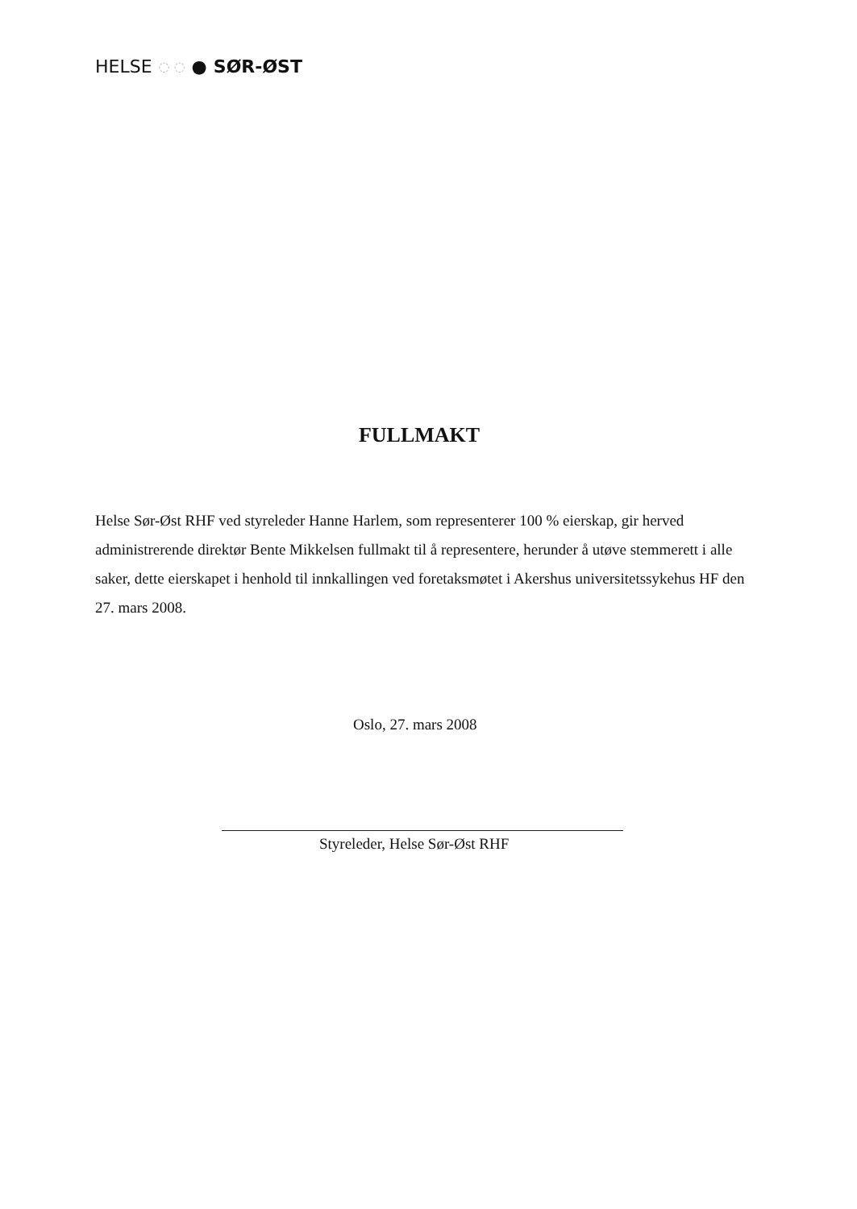HELSE ◌ ◌ ● SØR-ØST
FULLMAKT
Helse Sør-Øst RHF ved styreleder Hanne Harlem, som representerer 100 % eierskap, gir herved administrerende direktør Bente Mikkelsen fullmakt til å representere, herunder å utøve stemmerett i alle saker, dette eierskapet i henhold til innkallingen ved foretaksmøtet i Akershus universitetssykehus HF den 27. mars 2008.
Oslo, 27. mars 2008
Styreleder, Helse Sør-Øst RHF